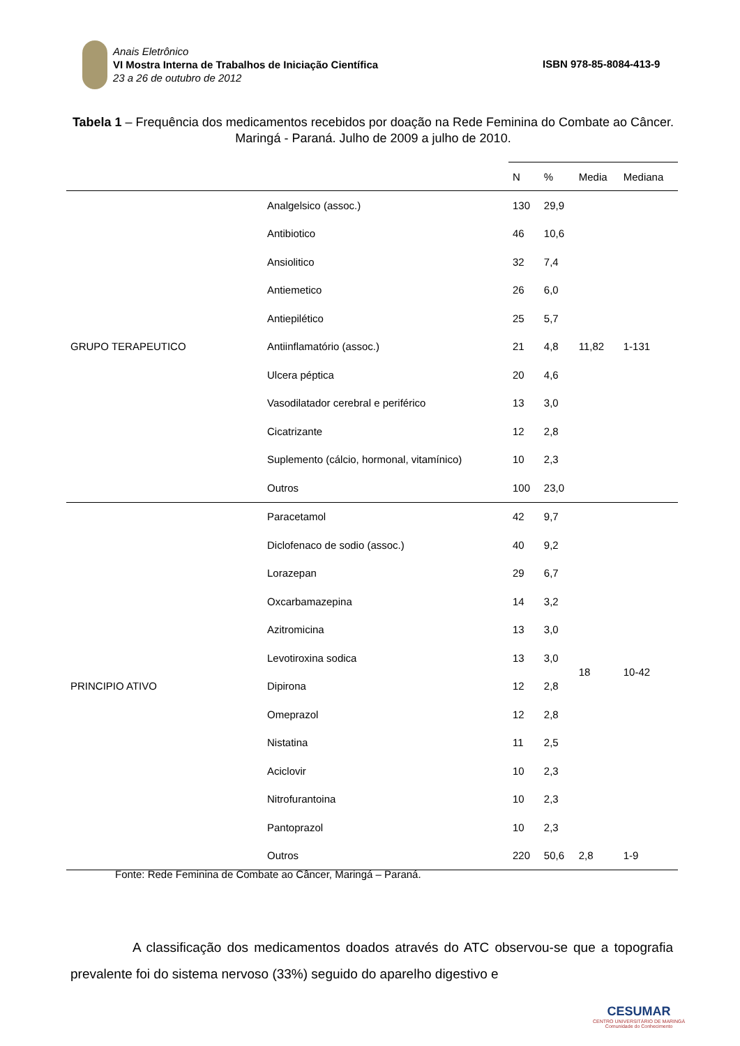Anais Eletrônico
VI Mostra Interna de Trabalhos de Iniciação Científica
23 a 26 de outubro de 2012
ISBN 978-85-8084-413-9
Tabela 1 – Frequência dos medicamentos recebidos por doação na Rede Feminina do Combate ao Câncer. Maringá - Paraná. Julho de 2009 a julho de 2010.
| | | N | % | Media | Mediana |
| GRUPO TERAPEUTICO | Analgelsico (assoc.) | 130 | 29,9 | 11,82 | 1-131 |
| | Antibiotico | 46 | 10,6 | | |
| | Ansiolitico | 32 | 7,4 | | |
| | Antiemetico | 26 | 6,0 | | |
| | Antiepilético | 25 | 5,7 | | |
| | Antiinflamatório (assoc.) | 21 | 4,8 | | |
| | Ulcera péptica | 20 | 4,6 | | |
| | Vasodilatador cerebral e periférico | 13 | 3,0 | | |
| | Cicatrizante | 12 | 2,8 | | |
| | Suplemento (cálcio, hormonal, vitamínico) | 10 | 2,3 | | |
| | Outros | 100 | 23,0 | | |
| PRINCIPIO ATIVO | Paracetamol | 42 | 9,7 | 18 | 10-42 |
| | Diclofenaco de sodio (assoc.) | 40 | 9,2 | | |
| | Lorazepan | 29 | 6,7 | | |
| | Oxcarbamazepina | 14 | 3,2 | | |
| | Azitromicina | 13 | 3,0 | | |
| | Levotiroxina sodica | 13 | 3,0 | | |
| | Dipirona | 12 | 2,8 | | |
| | Omeprazol | 12 | 2,8 | | |
| | Nistatina | 11 | 2,5 | | |
| | Aciclovir | 10 | 2,3 | | |
| | Nitrofurantoina | 10 | 2,3 | | |
| | Pantoprazol | 10 | 2,3 | | |
| | Outros | 220 | 50,6 | 2,8 | 1-9 |
Fonte: Rede Feminina de Combate ao Câncer, Maringá – Paraná.
A classificação dos medicamentos doados através do ATC observou-se que a topografia prevalente foi do sistema nervoso (33%) seguido do aparelho digestivo e
CESUMAR
CENTRO UNIVERSITÁRIO DE MARINGÁ
Comunidade do Conhecimento